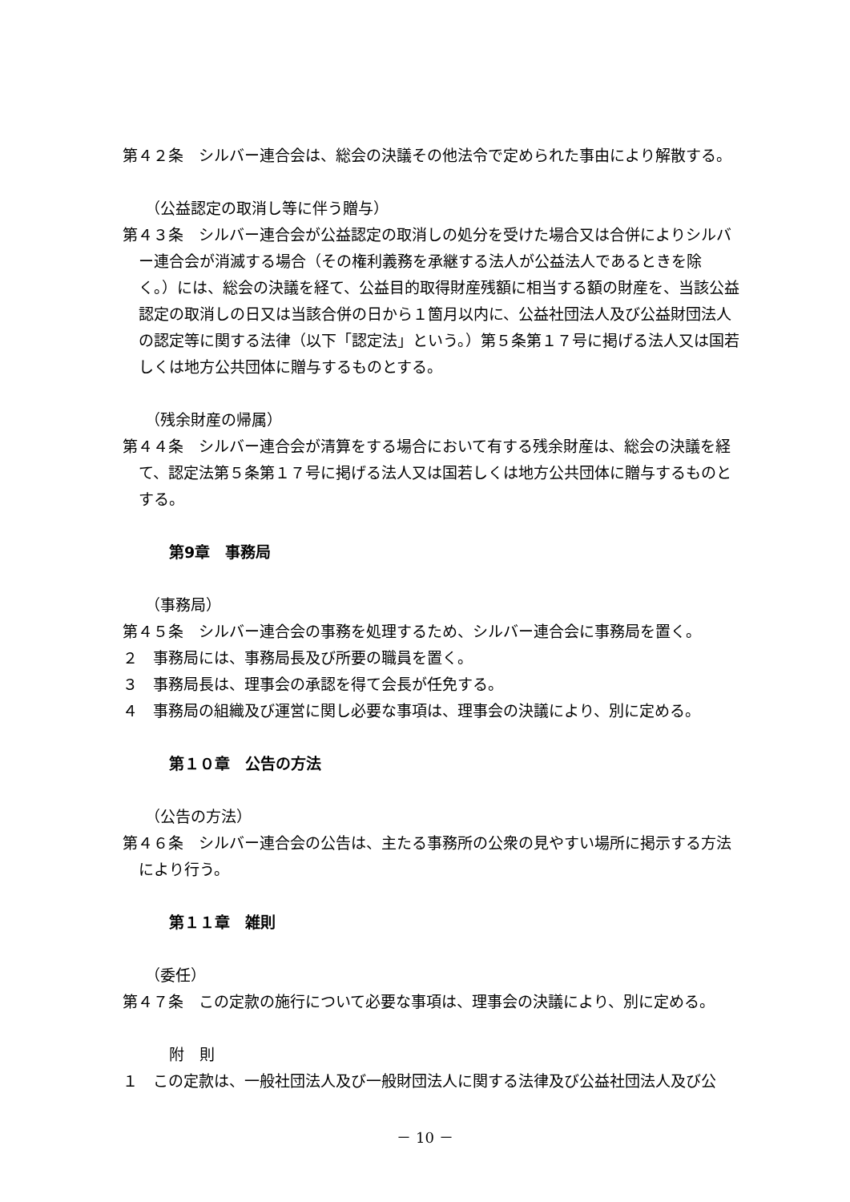第４２条　シルバー連合会は、総会の決議その他法令で定められた事由により解散する。
（公益認定の取消し等に伴う贈与）
第４３条　シルバー連合会が公益認定の取消しの処分を受けた場合又は合併によりシルバー連合会が消滅する場合（その権利義務を承継する法人が公益法人であるときを除く。）には、総会の決議を経て、公益目的取得財産残額に相当する額の財産を、当該公益認定の取消しの日又は当該合併の日から１箇月以内に、公益社団法人及び公益財団法人の認定等に関する法律（以下「認定法」という。）第５条第１７号に掲げる法人又は国若しくは地方公共団体に贈与するものとする。
（残余財産の帰属）
第４４条　シルバー連合会が清算をする場合において有する残余財産は、総会の決議を経て、認定法第５条第１７号に掲げる法人又は国若しくは地方公共団体に贈与するものとする。
第9章　事務局
（事務局）
第４５条　シルバー連合会の事務を処理するため、シルバー連合会に事務局を置く。
２　事務局には、事務局長及び所要の職員を置く。
３　事務局長は、理事会の承認を得て会長が任免する。
４　事務局の組織及び運営に関し必要な事項は、理事会の決議により、別に定める。
第１０章　公告の方法
（公告の方法）
第４６条　シルバー連合会の公告は、主たる事務所の公衆の見やすい場所に掲示する方法により行う。
第１１章　雑則
（委任）
第４７条　この定款の施行について必要な事項は、理事会の決議により、別に定める。
附　則
１　この定款は、一般社団法人及び一般財団法人に関する法律及び公益社団法人及び公
－ 10 －